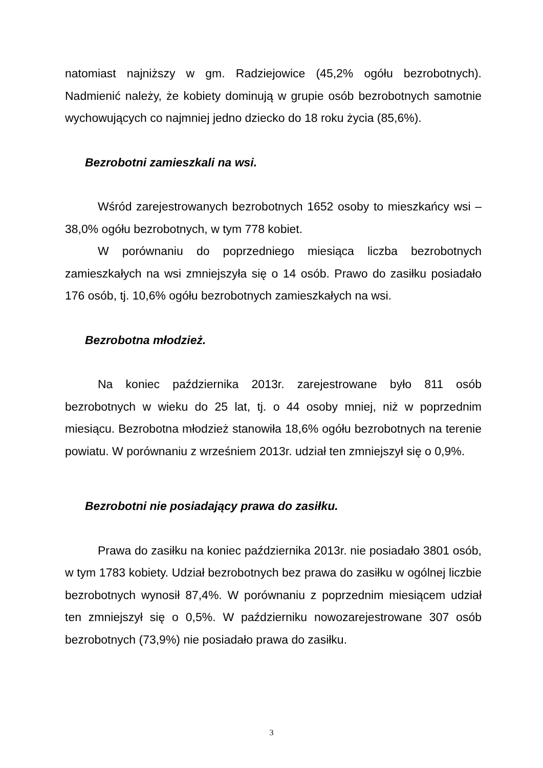natomiast najniższy w gm. Radziejowice (45,2% ogółu bezrobotnych). Nadmienić należy, że kobiety dominują w grupie osób bezrobotnych samotnie wychowujących co najmniej jedno dziecko do 18 roku życia (85,6%).
Bezrobotni zamieszkali na wsi.
Wśród zarejestrowanych bezrobotnych 1652 osoby to mieszkańcy wsi – 38,0% ogółu bezrobotnych, w tym 778 kobiet.
W porównaniu do poprzedniego miesiąca liczba bezrobotnych zamieszkałych na wsi zmniejszyła się o 14 osób. Prawo do zasiłku posiadało 176 osób, tj. 10,6% ogółu bezrobotnych zamieszkałych na wsi.
Bezrobotna młodzież.
Na koniec października 2013r. zarejestrowane było 811 osób bezrobotnych w wieku do 25 lat, tj. o 44 osoby mniej, niż w poprzednim miesiącu. Bezrobotna młodzież stanowiła 18,6% ogółu bezrobotnych na terenie powiatu. W porównaniu z wrześniem 2013r. udział ten zmniejszył się o 0,9%.
Bezrobotni nie posiadający prawa do zasiłku.
Prawa do zasiłku na koniec października 2013r. nie posiadało 3801 osób, w tym 1783 kobiety. Udział bezrobotnych bez prawa do zasiłku w ogólnej liczbie bezrobotnych wynosił 87,4%. W porównaniu z poprzednim miesiącem udział ten zmniejszył się o 0,5%. W październiku nowozarejestrowane 307 osób bezrobotnych (73,9%) nie posiadało prawa do zasiłku.
3